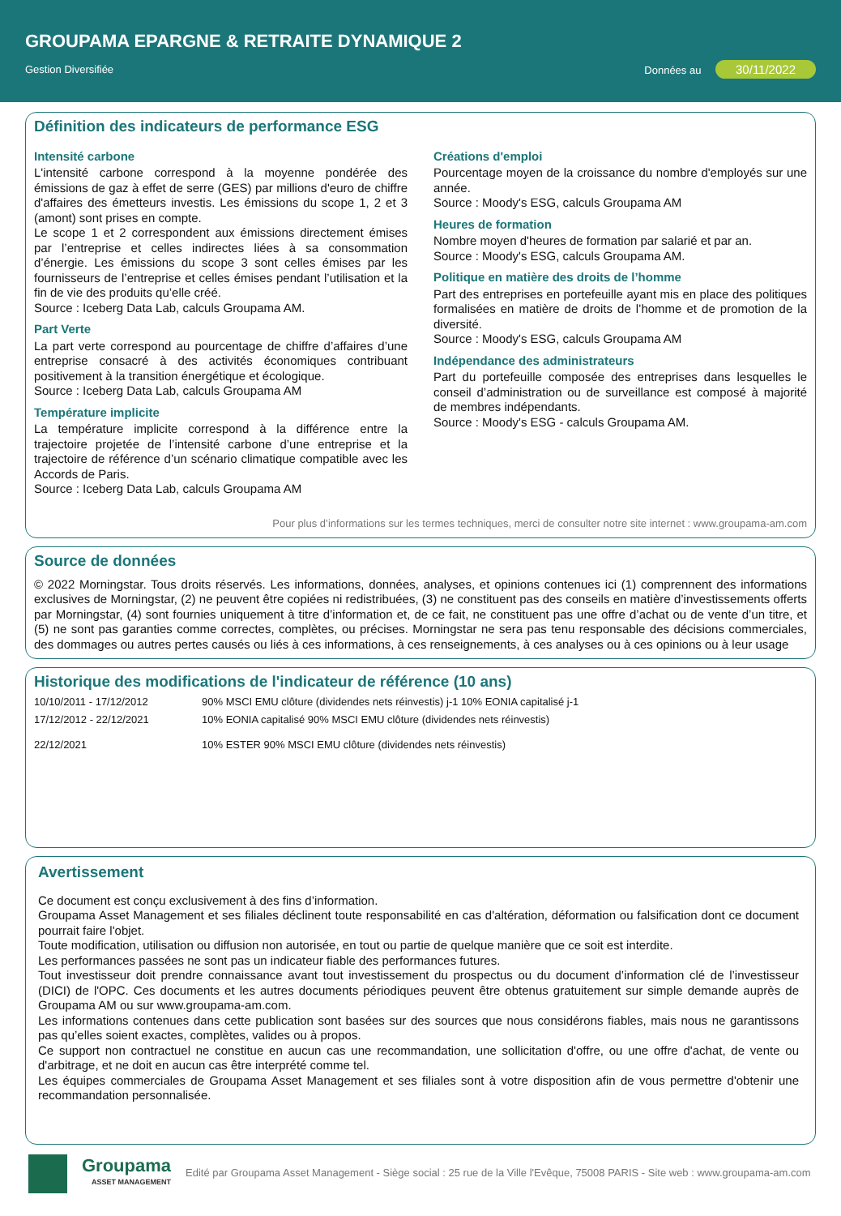GROUPAMA EPARGNE & RETRAITE DYNAMIQUE 2
Gestion Diversifiée Données au 30/11/2022
Définition des indicateurs de performance ESG
Intensité carbone
L'intensité carbone correspond à la moyenne pondérée des émissions de gaz à effet de serre (GES) par millions d'euro de chiffre d'affaires des émetteurs investis. Les émissions du scope 1, 2 et 3 (amont) sont prises en compte.
Le scope 1 et 2 correspondent aux émissions directement émises par l’entreprise et celles indirectes liées à sa consommation d’énergie. Les émissions du scope 3 sont celles émises par les fournisseurs de l’entreprise et celles émises pendant l’utilisation et la fin de vie des produits qu’elle créé.
Source : Iceberg Data Lab, calculs Groupama AM.
Part Verte
La part verte correspond au pourcentage de chiffre d’affaires d’une entreprise consacré à des activités économiques contribuant positivement à la transition énergétique et écologique.
Source : Iceberg Data Lab, calculs Groupama AM
Température implicite
La température implicite correspond à la différence entre la trajectoire projetée de l’intensité carbone d’une entreprise et la trajectoire de référence d’un scénario climatique compatible avec les Accords de Paris.
Source : Iceberg Data Lab, calculs Groupama AM
Créations d'emploi
Pourcentage moyen de la croissance du nombre d'employés sur une année.
Source : Moody's ESG, calculs Groupama AM
Heures de formation
Nombre moyen d'heures de formation par salarié et par an.
Source : Moody's ESG, calculs Groupama AM.
Politique en matière des droits de l’homme
Part des entreprises en portefeuille ayant mis en place des politiques formalisées en matière de droits de l’homme et de promotion de la diversité.
Source : Moody's ESG, calculs Groupama AM
Indépendance des administrateurs
Part du portefeuille composée des entreprises dans lesquelles le conseil d’administration ou de surveillance est composé à majorité de membres indépendants.
Source : Moody's ESG - calculs Groupama AM.
Pour plus d’informations sur les termes techniques, merci de consulter notre site internet : www.groupama-am.com
Source de données
© 2022 Morningstar. Tous droits réservés. Les informations, données, analyses, et opinions contenues ici (1) comprennent des informations exclusives de Morningstar, (2) ne peuvent être copiées ni redistribuées, (3) ne constituent pas des conseils en matière d’investissements offerts par Morningstar, (4) sont fournies uniquement à titre d’information et, de ce fait, ne constituent pas une offre d’achat ou de vente d’un titre, et (5) ne sont pas garanties comme correctes, complètes, ou précises. Morningstar ne sera pas tenu responsable des décisions commerciales, des dommages ou autres pertes causés ou liés à ces informations, à ces renseignements, à ces analyses ou à ces opinions ou à leur usage
Historique des modifications de l'indicateur de référence (10 ans)
| 10/10/2011 - 17/12/2012 | 90% MSCI EMU clôture (dividendes nets réinvestis) j-1 10% EONIA capitalisé j-1 |
| 17/12/2012 - 22/12/2021 | 10% EONIA capitalisé 90% MSCI EMU clôture (dividendes nets réinvestis) |
| 22/12/2021 | 10% ESTER 90% MSCI EMU clôture (dividendes nets réinvestis) |
Avertissement
Ce document est conçu exclusivement à des fins d’information.
Groupama Asset Management et ses filiales déclinent toute responsabilité en cas d'altération, déformation ou falsification dont ce document pourrait faire l'objet.
Toute modification, utilisation ou diffusion non autorisée, en tout ou partie de quelque manière que ce soit est interdite.
Les performances passées ne sont pas un indicateur fiable des performances futures.
Tout investisseur doit prendre connaissance avant tout investissement du prospectus ou du document d’information clé de l’investisseur (DICI) de l'OPC. Ces documents et les autres documents périodiques peuvent être obtenus gratuitement sur simple demande auprès de Groupama AM ou sur www.groupama-am.com.
Les informations contenues dans cette publication sont basées sur des sources que nous considérons fiables, mais nous ne garantissons pas qu’elles soient exactes, complètes, valides ou à propos.
Ce support non contractuel ne constitue en aucun cas une recommandation, une sollicitation d'offre, ou une offre d'achat, de vente ou d'arbitrage, et ne doit en aucun cas être interprété comme tel.
Les équipes commerciales de Groupama Asset Management et ses filiales sont à votre disposition afin de vous permettre d'obtenir une recommandation personnalisée.
Groupama
ASSET MANAGEMENT
Edité par Groupama Asset Management - Siège social : 25 rue de la Ville l'Evêque, 75008 PARIS - Site web : www.groupama-am.com